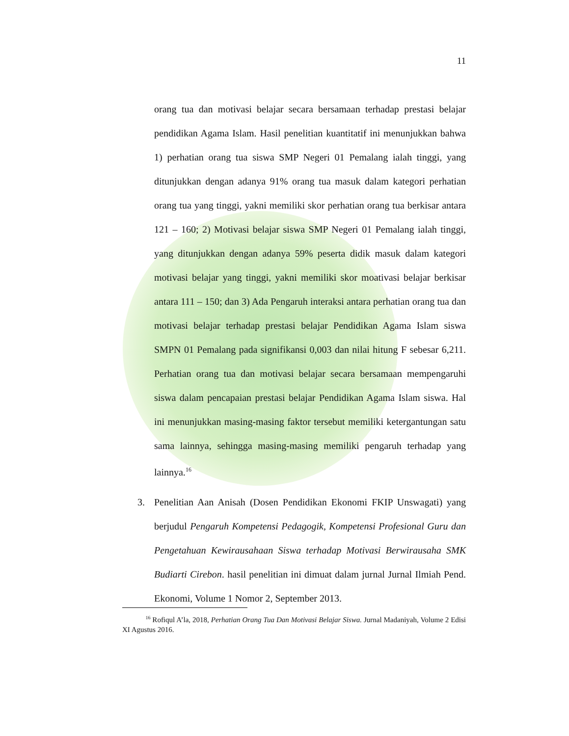11
orang tua dan motivasi belajar secara bersamaan terhadap prestasi belajar pendidikan Agama Islam. Hasil penelitian kuantitatif ini menunjukkan bahwa 1) perhatian orang tua siswa SMP Negeri 01 Pemalang ialah tinggi, yang ditunjukkan dengan adanya 91% orang tua masuk dalam kategori perhatian orang tua yang tinggi, yakni memiliki skor perhatian orang tua berkisar antara 121 – 160; 2) Motivasi belajar siswa SMP Negeri 01 Pemalang ialah tinggi, yang ditunjukkan dengan adanya 59% peserta didik masuk dalam kategori motivasi belajar yang tinggi, yakni memiliki skor moativasi belajar berkisar antara 111 – 150; dan 3) Ada Pengaruh interaksi antara perhatian orang tua dan motivasi belajar terhadap prestasi belajar Pendidikan Agama Islam siswa SMPN 01 Pemalang pada signifikansi 0,003 dan nilai hitung F sebesar 6,211. Perhatian orang tua dan motivasi belajar secara bersamaan mempengaruhi siswa dalam pencapaian prestasi belajar Pendidikan Agama Islam siswa. Hal ini menunjukkan masing-masing faktor tersebut memiliki ketergantungan satu sama lainnya, sehingga masing-masing memiliki pengaruh terhadap yang lainnya.<sup>16</sup>
3. Penelitian Aan Anisah (Dosen Pendidikan Ekonomi FKIP Unswagati) yang berjudul Pengaruh Kompetensi Pedagogik, Kompetensi Profesional Guru dan Pengetahuan Kewirausahaan Siswa terhadap Motivasi Berwirausaha SMK Budiarti Cirebon. hasil penelitian ini dimuat dalam jurnal Jurnal Ilmiah Pend. Ekonomi, Volume 1 Nomor 2, September 2013.
<sup>16</sup> Rofiqul A’la, 2018, Perhatian Orang Tua Dan Motivasi Belajar Siswa. Jurnal Madaniyah, Volume 2 Edisi XI Agustus 2016.